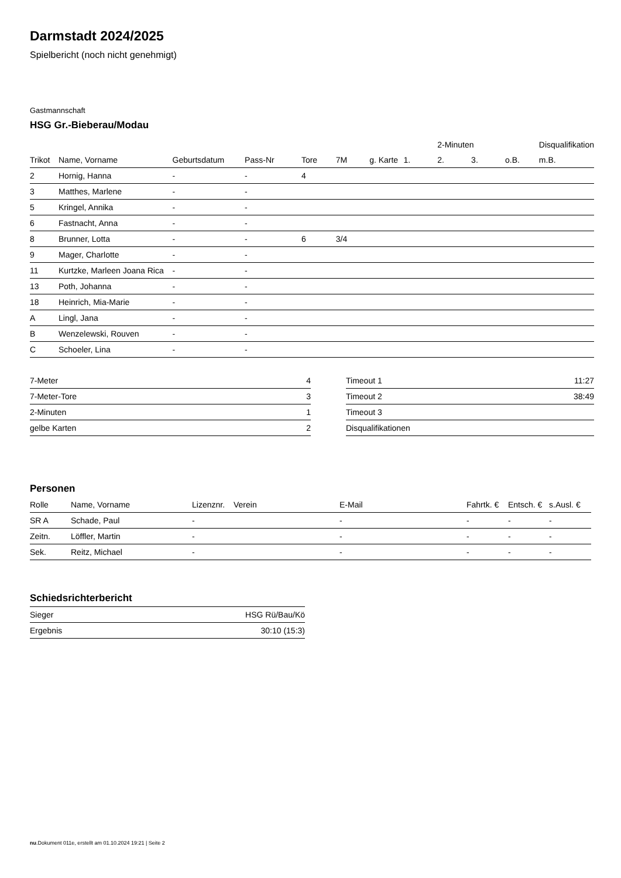Darmstadt 2024/2025
Spielbericht (noch nicht genehmigt)
Gastmannschaft
HSG Gr.-Bieberau/Modau
| | | | | | | | | 2-Minuten | | | Disqualifikation |
| --- | --- | --- | --- | --- | --- | --- | --- | --- | --- | --- | --- |
| Trikot | Name, Vorname | Geburtsdatum | Pass-Nr | Tore | 7M | g. Karte | 1. | 2. | 3. | o.B. | m.B. |
| 2 | Hornig, Hanna | - | - | 4 | | | | | | | |
| 3 | Matthes, Marlene | - | - | | | | | | | | |
| 5 | Kringel, Annika | - | - | | | | | | | | |
| 6 | Fastnacht, Anna | - | - | | | | | | | | |
| 8 | Brunner, Lotta | - | - | 6 | 3/4 | | | | | | |
| 9 | Mager, Charlotte | - | - | | | | | | | | |
| 11 | Kurtzke, Marleen Joana Rica | - | - | | | | | | | | |
| 13 | Poth, Johanna | - | - | | | | | | | | |
| 18 | Heinrich, Mia-Marie | - | - | | | | | | | | |
| A | Lingl, Jana | - | - | | | | | | | | |
| B | Wenzelewski, Rouven | - | - | | | | | | | | |
| C | Schoeler, Lina | - | - | | | | | | | | |
| 7-Meter | 4 |
| 7-Meter-Tore | 3 |
| 2-Minuten | 1 |
| gelbe Karten | 2 |
| Timeout 1 | 11:27 |
| Timeout 2 | 38:49 |
| Timeout 3 | |
| Disqualifikationen | |
Personen
| Rolle | Name, Vorname | Lizenznr. | Verein | E-Mail | Fahrtk. € | Entsch. € | s.Ausl. € |
| --- | --- | --- | --- | --- | --- | --- | --- |
| SR A | Schade, Paul | - | | - | - | - | - |
| Zeitn. | Löffler, Martin | - | | - | - | - | - |
| Sek. | Reitz, Michael | - | | - | - | - | - |
Schiedsrichterbericht
| Sieger | HSG Rü/Bau/Kö |
| Ergebnis | 30:10 (15:3) |
nu.Dokument 011e, erstellt am 01.10.2024 19:21 | Seite 2